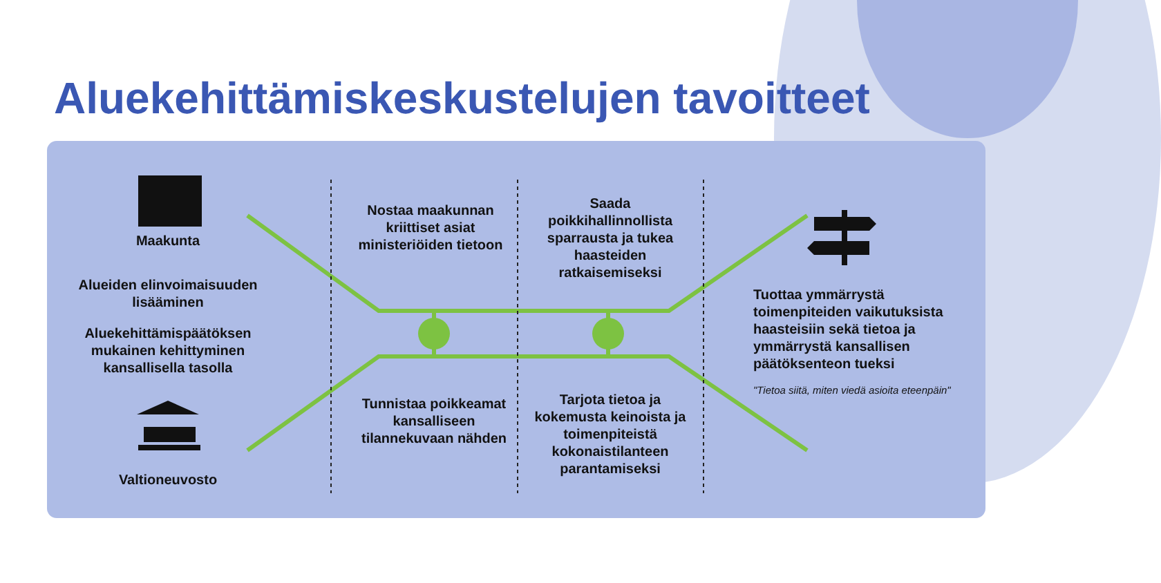Aluekehittämiskeskustelujen tavoitteet
Maakunta
Alueiden elinvoimaisuuden lisääminen
Aluekehittämispäätöksen mukainen kehittyminen kansallisella tasolla
Valtioneuvosto
Nostaa maakunnan kriittiset asiat ministeriöiden tietoon
Saada poikkihallinnollista sparrausta ja tukea haasteiden ratkaisemiseksi
Tunnistaa poikkeamat kansalliseen tilannekuvaan nähden
Tarjota tietoa ja kokemusta keinoista ja toimenpiteistä kokonaistilanteen parantamiseksi
Tuottaa ymmärrystä toimenpiteiden vaikutuksista haasteisiin sekä tietoa ja ymmärrystä kansallisen päätöksenteon tueksi
"Tietoa siitä, miten viedä asioita eteenpäin"